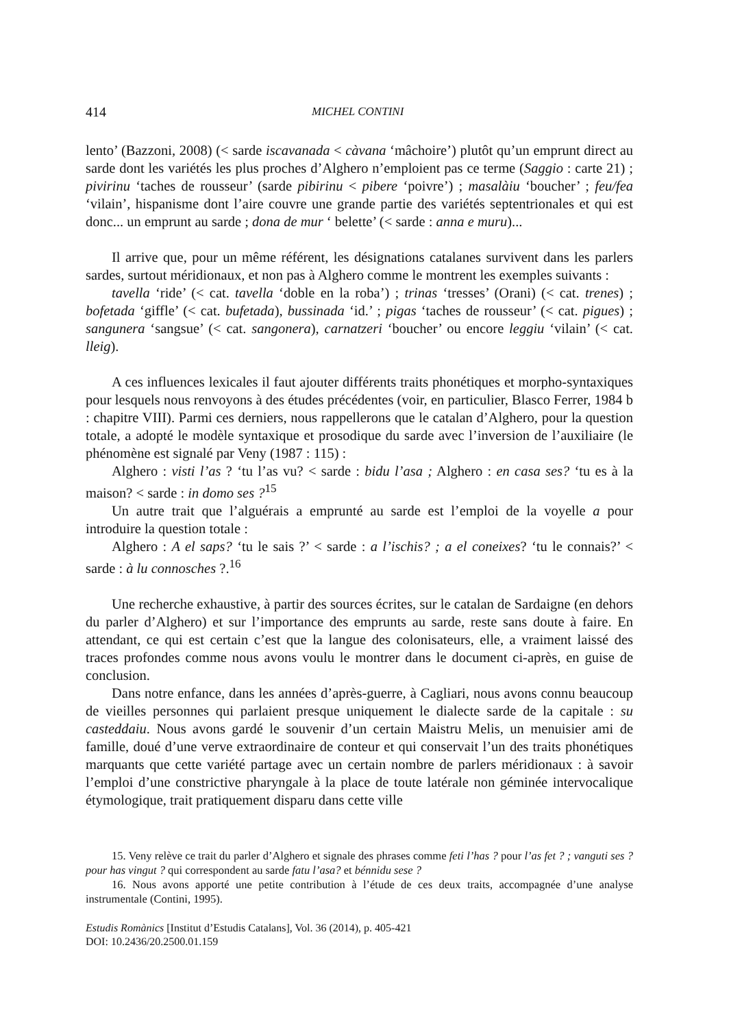414 MICHEL CONTINI
lento’ (Bazzoni, 2008) (< sarde iscavanada < càvana ‘mâchoire’) plutôt qu’un emprunt direct au sarde dont les variétés les plus proches d’Alghero n’emploient pas ce terme (Saggio : carte 21) ; pivirinu ‘taches de rousseur’ (sarde pibirinu < pibere ‘poivre’) ; masalàiu ‘boucher’ ; feu/fea ‘vilain’, hispanisme dont l’aire couvre une grande partie des variétés septentrionales et qui est donc... un emprunt au sarde ; dona de mur ‘ belette’ (< sarde : anna e muru)...
Il arrive que, pour un même référent, les désignations catalanes survivent dans les parlers sardes, surtout méridionaux, et non pas à Alghero comme le montrent les exemples suivants :
tavella ‘ride’ (< cat. tavella ‘doble en la roba’) ; trinas ‘tresses’ (Orani) (< cat. trenes) ; bofetada ‘giffle’ (< cat. bufetada), bussinada ‘id.’ ; pigas ‘taches de rousseur’ (< cat. pigues) ; sangunera ‘sangsue’ (< cat. sangonera), carnatzeri ‘boucher’ ou encore leggiu ‘vilain’ (< cat. lleig).
A ces influences lexicales il faut ajouter différents traits phonétiques et morpho-syntaxiques pour lesquels nous renvoyons à des études précédentes (voir, en particulier, Blasco Ferrer, 1984 b : chapitre VIII). Parmi ces derniers, nous rappellerons que le catalan d’Alghero, pour la question totale, a adopté le modèle syntaxique et prosodique du sarde avec l’inversion de l’auxiliaire (le phénomène est signalé par Veny (1987 : 115) :
Alghero : visti l’as ? ‘tu l’as vu? < sarde : bidu l’asa ; Alghero : en casa ses? ‘tu es à la maison? < sarde : in domo ses ?<sup>15</sup>
Un autre trait que l’alguérais a emprunté au sarde est l’emploi de la voyelle a pour introduire la question totale :
Alghero : A el saps? ‘tu le sais ?’ < sarde : a l’ischis? ; a el coneixes? ‘tu le connais?’ < sarde : à lu connosches ?.<sup>16</sup>
Une recherche exhaustive, à partir des sources écrites, sur le catalan de Sardaigne (en dehors du parler d’Alghero) et sur l’importance des emprunts au sarde, reste sans doute à faire. En attendant, ce qui est certain c’est que la langue des colonisateurs, elle, a vraiment laissé des traces profondes comme nous avons voulu le montrer dans le document ci-après, en guise de conclusion.
Dans notre enfance, dans les années d’après-guerre, à Cagliari, nous avons connu beaucoup de vieilles personnes qui parlaient presque uniquement le dialecte sarde de la capitale : su casteddaiu. Nous avons gardé le souvenir d’un certain Maistru Melis, un menuisier ami de famille, doué d’une verve extraordinaire de conteur et qui conservait l’un des traits phonétiques marquants que cette variété partage avec un certain nombre de parlers méridionaux : à savoir l’emploi d’une constrictive pharyngale à la place de toute latérale non géminée intervocalique étymologique, trait pratiquement disparu dans cette ville
15. Veny relève ce trait du parler d’Alghero et signale des phrases comme feti l’has ? pour l’as fet ? ; vanguti ses ? pour has vingut ? qui correspondent au sarde fatu l’asa? et bénnidu sese ?
16. Nous avons apporté une petite contribution à l’étude de ces deux traits, accompagnée d’une analyse instrumentale (Contini, 1995).
Estudis Romànics [Institut d’Estudis Catalans], Vol. 36 (2014), p. 405-421
DOI: 10.2436/20.2500.01.159